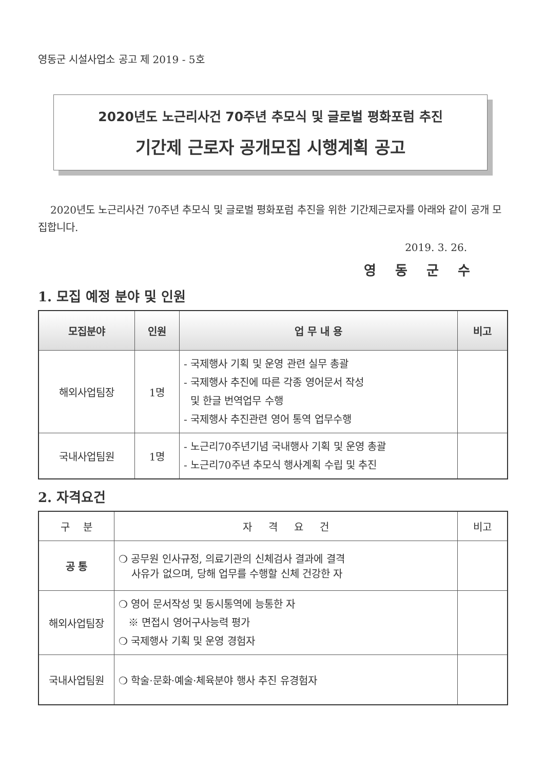영동군 시설사업소 공고 제 2019 - 5호
2020년도 노근리사건 70주년 추모식 및 글로벌 평화포럼 추진
기간제 근로자 공개모집 시행계획 공고
2020년도 노근리사건 70주년 추모식 및 글로벌 평화포럼 추진을 위한 기간제근로자를 아래와 같이 공개 모집합니다.
2019. 3. 26.
영 동 군 수
1. 모집 예정 분야 및 인원
| 모집분야 | 인원 | 업 무 내 용 | 비고 |
| --- | --- | --- | --- |
| 해외사업팀장 | 1명 | - 국제행사 기획 및 운영 관련 실무 총괄 - 국제행사 추진에 따른 각종 영어문서 작성 및 한글 번역업무 수행 - 국제행사 추진관련 영어 통역 업무수행 | |
| 국내사업팀원 | 1명 | - 노근리70주년기념 국내행사 기획 및 운영 총괄 - 노근리70주년 추모식 행사계획 수립 및 추진 | |
2. 자격요건
| 구 분 | 자 격 요 건 | 비고 |
| 공 통 | ❍ 공무원 인사규정, 의료기관의 신체검사 결과에 결격 사유가 없으며, 당해 업무를 수행할 신체 건강한 자 | |
| 해외사업팀장 | ❍ 영어 문서작성 및 동시통역에 능통한 자 ※ 면접시 영어구사능력 평가 ❍ 국제행사 기획 및 운영 경험자 | |
| 국내사업팀원 | ❍ 학술·문화·예술·체육분야 행사 추진 유경험자 | |